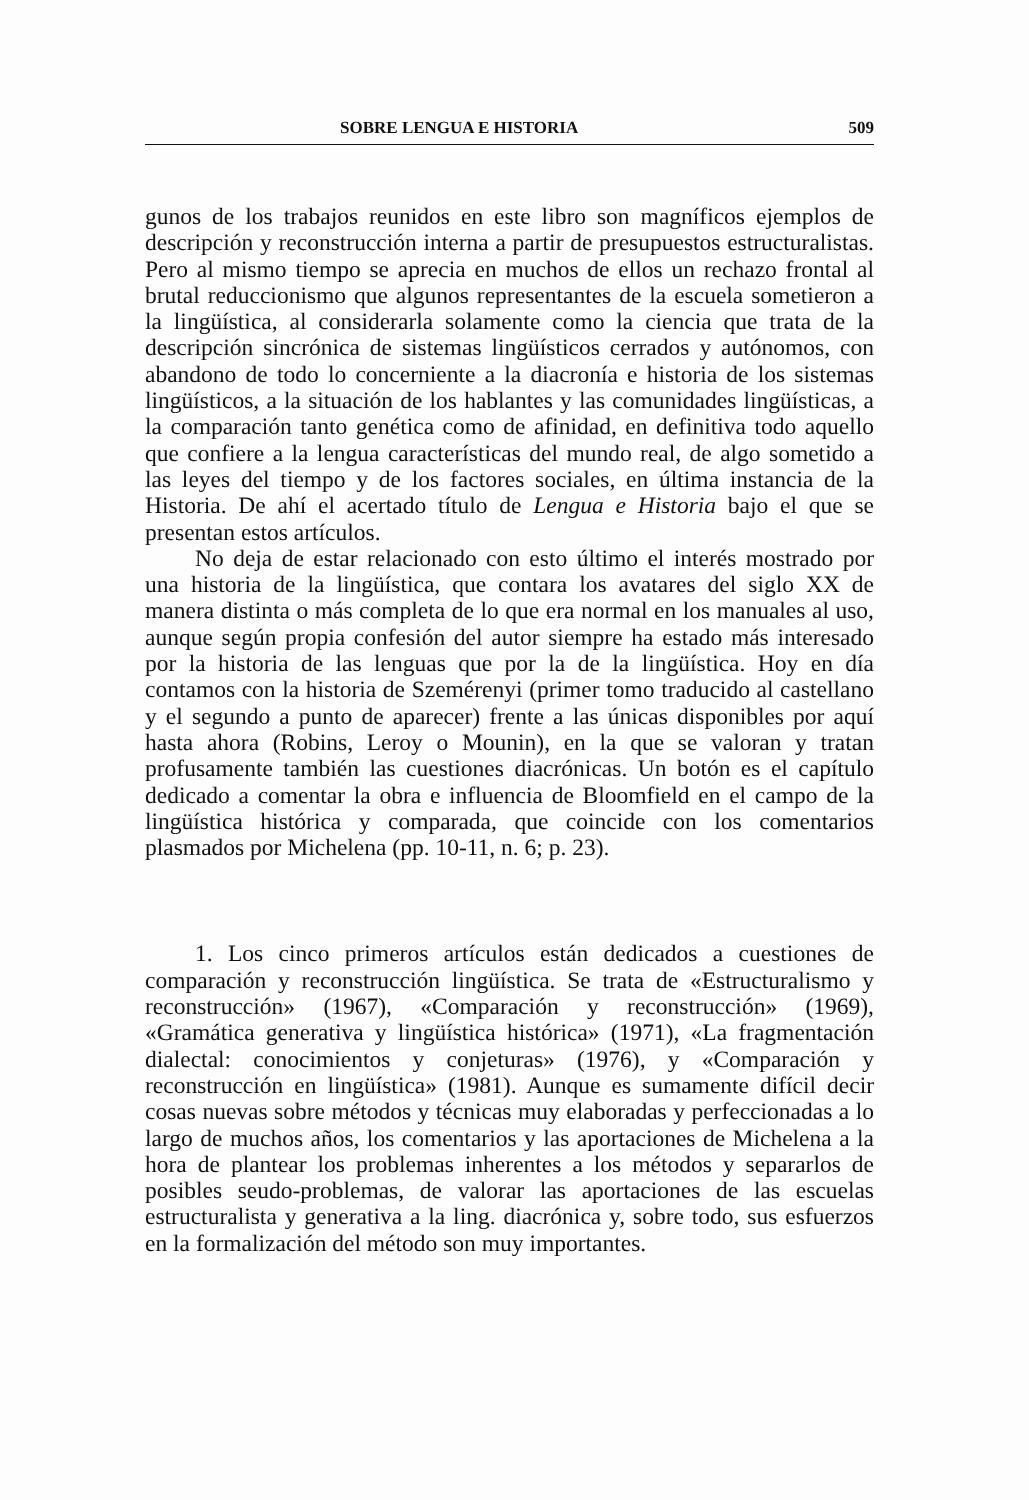SOBRE LENGUA E HISTORIA 509
gunos de los trabajos reunidos en este libro son magníficos ejemplos de descripción y reconstrucción interna a partir de presupuestos estructuralistas. Pero al mismo tiempo se aprecia en muchos de ellos un rechazo frontal al brutal reduccionismo que algunos representantes de la escuela sometieron a la lingüística, al considerarla solamente como la ciencia que trata de la descripción sincrónica de sistemas lingüísticos cerrados y autónomos, con abandono de todo lo concerniente a la diacronía e historia de los sistemas lingüísticos, a la situación de los hablantes y las comunidades lingüísticas, a la comparación tanto genética como de afinidad, en definitiva todo aquello que confiere a la lengua características del mundo real, de algo sometido a las leyes del tiempo y de los factores sociales, en última instancia de la Historia. De ahí el acertado título de Lengua e Historia bajo el que se presentan estos artículos.
No deja de estar relacionado con esto último el interés mostrado por una historia de la lingüística, que contara los avatares del siglo XX de manera distinta o más completa de lo que era normal en los manuales al uso, aunque según propia confesión del autor siempre ha estado más interesado por la historia de las lenguas que por la de la lingüística. Hoy en día contamos con la historia de Szemérenyi (primer tomo traducido al castellano y el segundo a punto de aparecer) frente a las únicas disponibles por aquí hasta ahora (Robins, Leroy o Mounin), en la que se valoran y tratan profusamente también las cuestiones diacrónicas. Un botón es el capítulo dedicado a comentar la obra e influencia de Bloomfield en el campo de la lingüística histórica y comparada, que coincide con los comentarios plasmados por Michelena (pp. 10-11, n. 6; p. 23).
1. Los cinco primeros artículos están dedicados a cuestiones de comparación y reconstrucción lingüística. Se trata de «Estructuralismo y reconstrucción» (1967), «Comparación y reconstrucción» (1969), «Gramática generativa y lingüística histórica» (1971), «La fragmentación dialectal: conocimientos y conjeturas» (1976), y «Comparación y reconstrucción en lingüística» (1981). Aunque es sumamente difícil decir cosas nuevas sobre métodos y técnicas muy elaboradas y perfeccionadas a lo largo de muchos años, los comentarios y las aportaciones de Michelena a la hora de plantear los problemas inherentes a los métodos y separarlos de posibles seudo-problemas, de valorar las aportaciones de las escuelas estructuralista y generativa a la ling. diacrónica y, sobre todo, sus esfuerzos en la formalización del método son muy importantes.